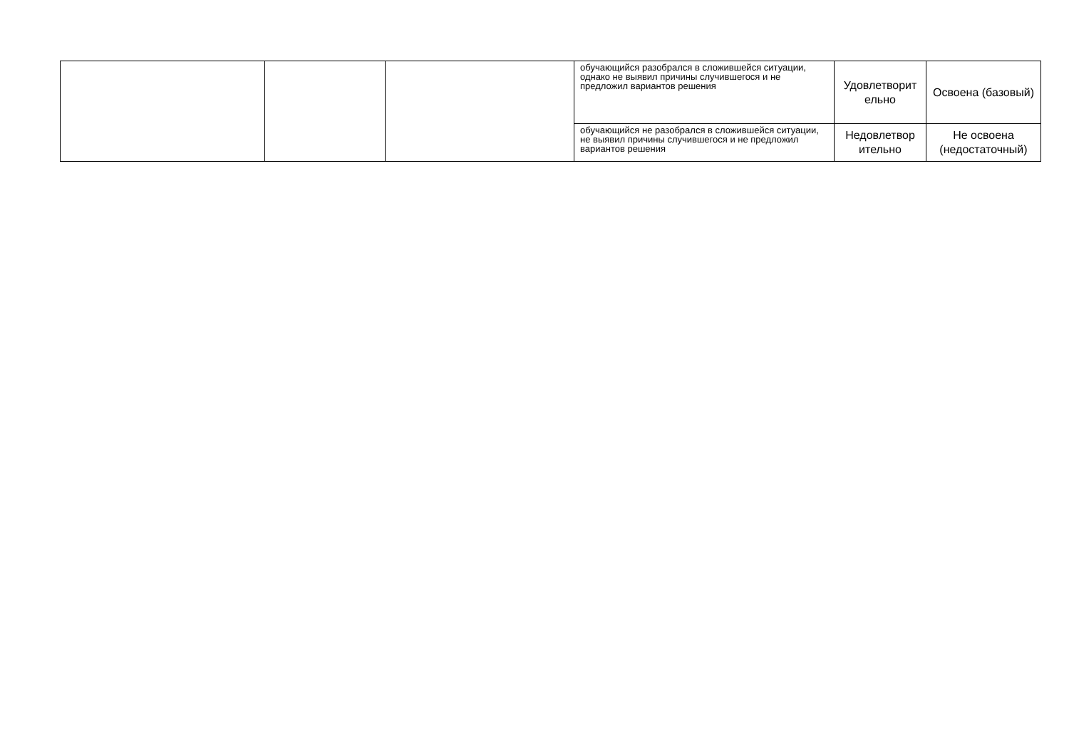| | | | обучающийся разобрался в сложившейся ситуации, однако не выявил причины случившегося и не предложил вариантов решения | Удовлетворит ельно | Освоена (базовый) |
| | | | обучающийся не разобрался в сложившейся ситуации, не выявил причины случившегося и не предложил вариантов решения | Недовлетвор ительно | Не освоена (недостаточный) |